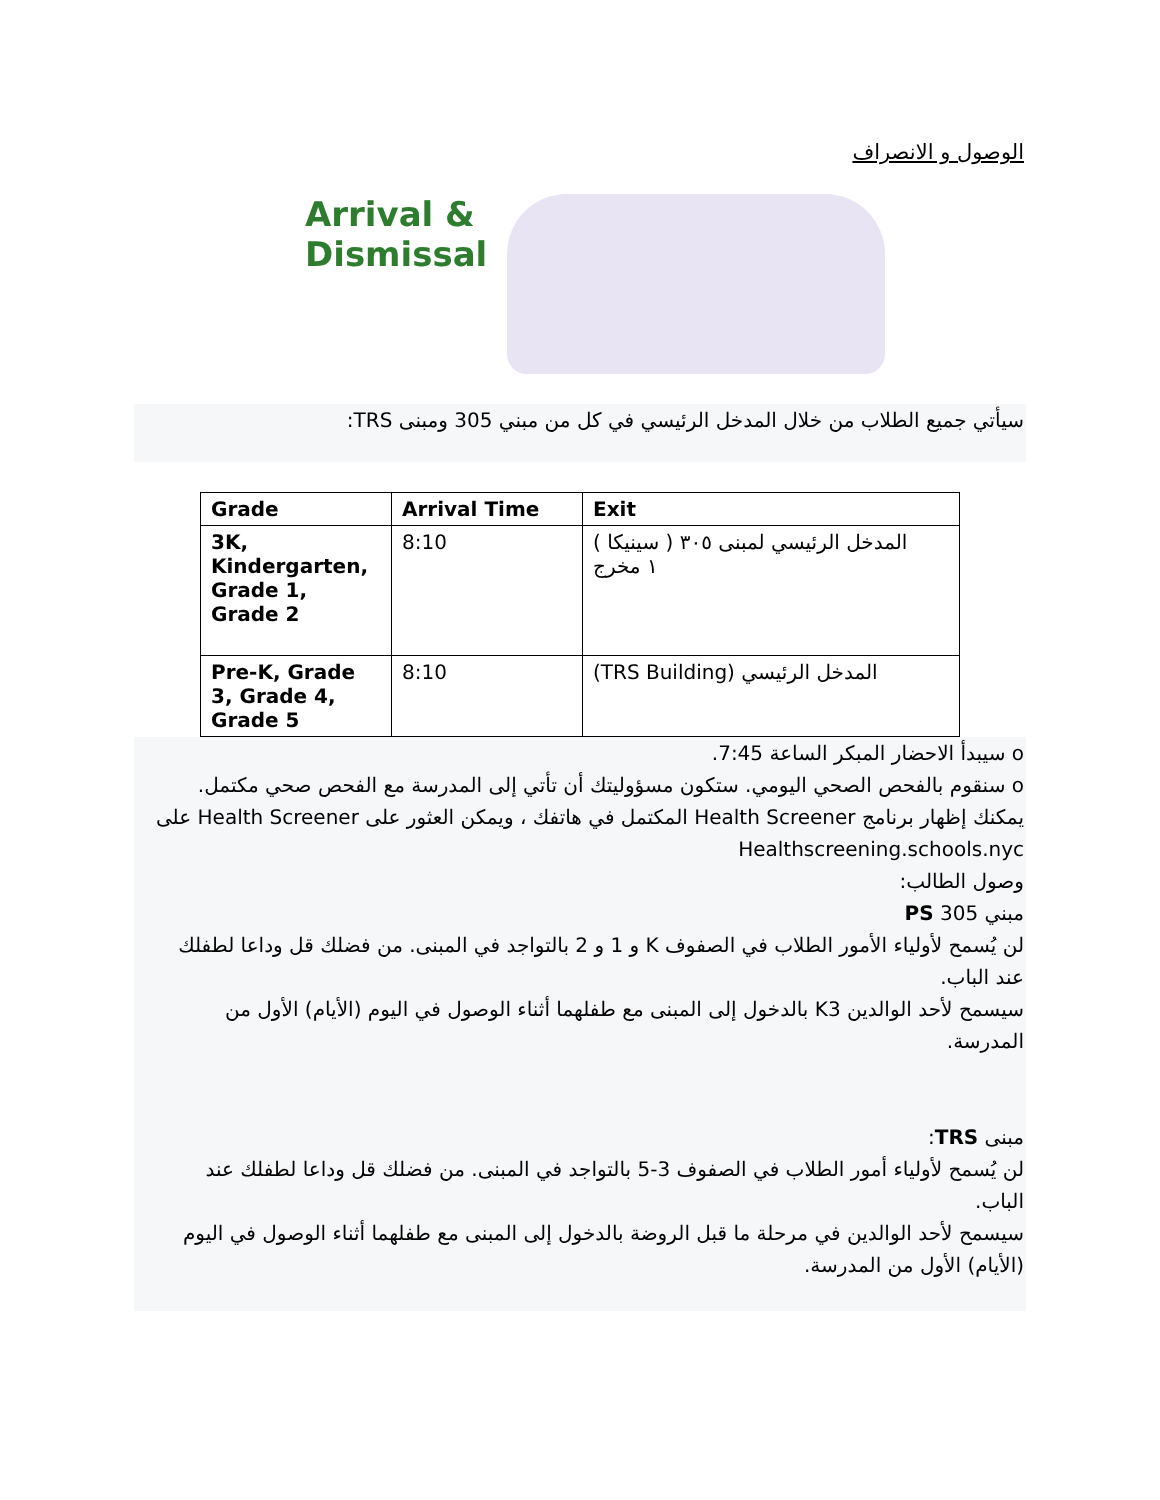الوصول و الانصراف
Arrival &
Dismissal
سيأتي جميع الطلاب من خلال المدخل الرئيسي في كل من مبني 305 ومبنى TRS:
| Grade | Arrival Time | Exit |
| --- | --- | --- |
| 3K, Kindergarten, Grade 1, Grade 2 | 8:10 | المدخل الرئيسي لمبنى ٣٠٥ ( سينيكا ) ١ مخرج |
| Pre-K, Grade 3, Grade 4, Grade 5 | 8:10 | (TRS Building) المدخل الرئيسي |
o سيبدأ الاحضار المبكر الساعة 7:45.
o سنقوم بالفحص الصحي اليومي. ستكون مسؤوليتك أن تأتي إلى المدرسة مع الفحص صحي مكتمل. يمكنك إظهار برنامج Health Screener المكتمل في هاتفك ، ويمكن العثور على Health Screener على Healthscreening.schools.nyc
وصول الطالب:
مبني 305 PS
لن يُسمح لأولياء الأمور الطلاب في الصفوف K و 1 و 2 بالتواجد في المبنى. من فضلك قل وداعا لطفلك عند الباب.
سيسمح لأحد الوالدين K3 بالدخول إلى المبنى مع طفلهما أثناء الوصول في اليوم (الأيام) الأول من المدرسة.
مبنى TRS:
لن يُسمح لأولياء أمور الطلاب في الصفوف 3-5 بالتواجد في المبنى. من فضلك قل وداعا لطفلك عند الباب.
سيسمح لأحد الوالدين في مرحلة ما قبل الروضة بالدخول إلى المبنى مع طفلهما أثناء الوصول في اليوم (الأيام) الأول من المدرسة.